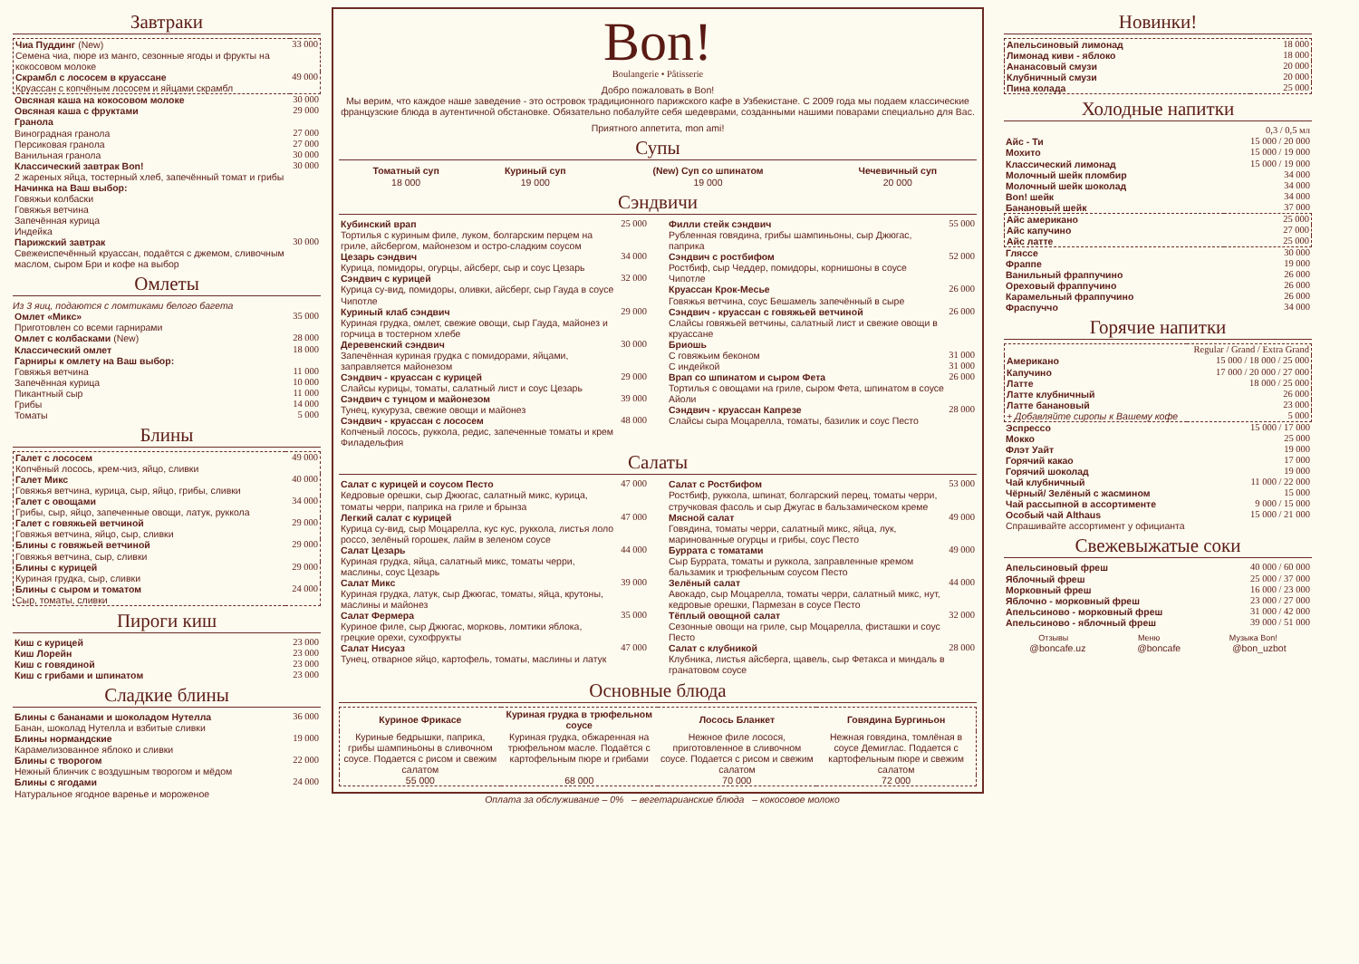Завтраки
| Чиа Пуддинг (New) Семена чиа, пюре из манго, сезонные ягоды и фрукты на кокосовом молоке | 33 000 |
| Скрамбл с лососем в круассане Круассан с копчёным лососем и яйцами скрамбл | 49 000 |
| Овсяная каша на кокосовом молоке | 30 000 |
| Овсяная каша с фруктами | 29 000 |
| Гранола Виноградная гранола Персиковая гранола Ванильная гранола | 27 000 27 000 30 000 |
| Классический завтрак Bon! 2 жареных яйца, тостерный хлеб, запечённый томат и грибы | 30 000 |
| Начинка на Ваш выбор: Говяжьи колбаски Говяжья ветчина Запечённая курица Индейка | |
| Парижский завтрак Свежеиспечённый круассан, подаётся с джемом, сливочным маслом, сыром Бри и кофе на выбор | 30 000 |
Омлеты
Из 3 яиц, подаются с ломтиками белого багета
| Омлет «Микс» Приготовлен со всеми гарнирами | 35 000 |
| Омлет с колбасками (New) | 28 000 |
| Классический омлет | 18 000 |
| Гарниры к омлету на Ваш выбор: Говяжья ветчина Запечённая курица Пикантный сыр Грибы Томаты | 11 000 10 000 11 000 14 000 5 000 |
Блины
| Галет с лососем Копчёный лосось, крем-чиз, яйцо, сливки | 49 000 |
| Галет Микс Говяжья ветчина, курица, сыр, яйцо, грибы, сливки | 40 000 |
| Галет с овощами Грибы, сыр, яйцо, запеченные овощи, латук, руккола | 34 000 |
| Галет с говяжьей ветчиной Говяжья ветчина, яйцо, сыр, сливки | 29 000 |
| Блины с говяжьей ветчиной Говяжья ветчина, сыр, сливки | 29 000 |
| Блины с курицей Куриная грудка, сыр, сливки | 29 000 |
| Блины с сыром и томатом Сыр, томаты, сливки | 24 000 |
Пироги киш
| Киш с курицей | 23 000 |
| Киш Лорейн | 23 000 |
| Киш с говядиной | 23 000 |
| Киш с грибами и шпинатом | 23 000 |
Сладкие блины
| Блины с бананами и шоколадом Нутелла Банан, шоколад Нутелла и взбитые сливки | 36 000 |
| Блины нормандские Карамелизованное яблоко и сливки | 19 000 |
| Блины с творогом Нежный блинчик с воздушным творогом и мёдом | 22 000 |
| Блины с ягодами Натуральное ягодное варенье и мороженое | 24 000 |
Bon!
Boulangerie • Pâtisserie
Добро пожаловать в Bon!
Мы верим, что каждое наше заведение - это островок традиционного парижского кафе в Узбекистане. С 2009 года мы подаем классические французские блюда в аутентичной обстановке. Обязательно побалуйте себя шедеврами, созданными нашими поварами специально для Вас.
Приятного аппетита, mon ami!
Супы
| Томатный суп | Куриный суп | (New) Суп со шпинатом | Чечевичный суп |
| --- | --- | --- | --- |
| 18 000 | 19 000 | 19 000 | 20 000 |
Сэндвичи
| Кубинский врап Тортилья с куриным филе, луком, болгарским перцем на гриле, айсбергом, майонезом и остро-сладким соусом | 25 000 |
| Цезарь сэндвич Курица, помидоры, огурцы, айсберг, сыр и соус Цезарь | 34 000 |
| Сэндвич с курицей Курица су-вид, помидоры, оливки, айсберг, сыр Гауда в соусе Чипотле | 32 000 |
| Куриный клаб сэндвич Куриная грудка, омлет, свежие овощи, сыр Гауда, майонез и горчица в тостерном хлебе | 29 000 |
| Деревенский сэндвич Запечённая куриная грудка с помидорами, яйцами, заправляется майонезом | 30 000 |
| Сэндвич - круассан с курицей Слайсы курицы, томаты, салатный лист и соус Цезарь | 29 000 |
| Сэндвич с тунцом и майонезом Тунец, кукуруза, свежие овощи и майонез | 39 000 |
| Сэндвич - круассан с лососем Копченый лосось, руккола, редис, запеченные томаты и крем Филадельфия | 48 000 |
| Филли стейк сэндвич Рубленная говядина, грибы шампиньоны, сыр Джюгас, паприка | 55 000 |
| Сэндвич с ростбифом Ростбиф, сыр Чеддер, помидоры, корнишоны в соусе Чипотле | 52 000 |
| Круассан Крок-Месье Говяжья ветчина, соус Бешамель запечённый в сыре | 26 000 |
| Сэндвич - круассан с говяжьей ветчиной Слайсы говяжьей ветчины, салатный лист и свежие овощи в круассане | 26 000 |
| Бриошь С говяжьим беконом С индейкой | 31 000 31 000 |
| Врап со шпинатом и сыром Фета Тортилья с овощами на гриле, сыром Фета, шпинатом в соусе Айоли | 26 000 |
| Сэндвич - круассан Капрезе Слайсы сыра Моцарелла, томаты, базилик и соус Песто | 28 000 |
Салаты
| Салат с курицей и соусом Песто Кедровые орешки, сыр Джюгас, салатный микс, курица, томаты черри, паприка на гриле и брынза | 47 000 |
| Легкий салат с курицей Курица су-вид, сыр Моцарелла, кус кус, руккола, листья лоло россо, зелёный горошек, лайм в зеленом соусе | 47 000 |
| Салат Цезарь Куриная грудка, яйца, салатный микс, томаты черри, маслины, соус Цезарь | 44 000 |
| Салат Микс Куриная грудка, латук, сыр Джюгас, томаты, яйца, крутоны, маслины и майонез | 39 000 |
| Салат Фермера Куриное филе, сыр Джюгас, морковь, ломтики яблока, грецкие орехи, сухофрукты | 35 000 |
| Салат Нисуаз Тунец, отварное яйцо, картофель, томаты, маслины и латук | 47 000 |
| Салат с Ростбифом Ростбиф, руккола, шпинат, болгарский перец, томаты черри, стручковая фасоль и сыр Джугас в бальзамическом креме | 53 000 |
| Мясной салат Говядина, томаты черри, салатный микс, яйца, лук, маринованные огурцы и грибы, соус Песто | 49 000 |
| Буррата с томатами Сыр Буррата, томаты и руккола, заправленные кремом бальзамик и трюфельным соусом Песто | 49 000 |
| Зелёный салат Авокадо, сыр Моцарелла, томаты черри, салатный микс, нут, кедровые орешки, Пармезан в соусе Песто | 44 000 |
| Тёплый овощной салат Сезонные овощи на гриле, сыр Моцарелла, фисташки и соус Песто | 32 000 |
| Салат с клубникой Клубника, листья айсберга, щавель, сыр Фетакса и миндаль в гранатовом соусе | 28 000 |
Основные блюда
| Куриное Фрикасе | Куриная грудка в трюфельном соусе | Лосось Бланкет | Говядина Бургиньон |
| --- | --- | --- | --- |
| Куриные бедрышки, паприка, грибы шампиньоны в сливочном соусе. Подается с рисом и свежим салатом | Куриная грудка, обжаренная на трюфельном масле. Подаётся с картофельным пюре и грибами | Нежное филе лосося, приготовленное в сливочном соусе. Подается с рисом и свежим салатом | Нежная говядина, томлёная в соусе Демиглас. Подается с картофельным пюре и свежим салатом |
| 55 000 | 68 000 | 70 000 | 72 000 |
Оплата за обслуживание – 0% – вегетарианские блюда – кокосовое молоко
Новинки!
| Апельсиновый лимонад | 18 000 |
| Лимонад киви - яблоко | 18 000 |
| Ананасовый смузи | 20 000 |
| Клубничный смузи | 20 000 |
| Пина колада | 25 000 |
Холодные напитки
| | 0,3 / 0,5 мл |
| Айс - Ти | 15 000 / 20 000 |
| Мохито | 15 000 / 19 000 |
| Классический лимонад | 15 000 / 19 000 |
| Молочный шейк пломбир | 34 000 |
| Молочный шейк шоколад | 34 000 |
| Bon! шейк | 34 000 |
| Банановый шейк | 37 000 |
| Айс американо | 25 000 |
| Айс капучино | 27 000 |
| Айс латте | 25 000 |
| Гляссе | 30 000 |
| Фраппе | 19 000 |
| Ванильный фраппучино | 26 000 |
| Ореховый фраппучино | 26 000 |
| Карамельный фраппучино | 26 000 |
| Фраспуччо | 34 000 |
Горячие напитки
| | Regular / Grand / Extra Grand |
| Американо | 15 000 / 18 000 / 25 000 |
| Капучино | 17 000 / 20 000 / 27 000 |
| Латте | 18 000 / 25 000 |
| Латте клубничный | 26 000 |
| Латте банановый | 23 000 |
| + Добавляйте сиропы к Вашему кофе | 5 000 |
| Эспрессо | 15 000 / 17 000 |
| Мокко | 25 000 |
| Флэт Уайт | 19 000 |
| Горячий какао | 17 000 |
| Горячий шоколад | 19 000 |
| Чай клубничный | 11 000 / 22 000 |
| Чёрный/ Зелёный с жасмином | 15 000 |
| Чай рассыпной в ассортименте | 9 000 / 15 000 |
| Особый чай Althaus Спрашивайте ассортимент у официанта | 15 000 / 21 000 |
Свежевыжатые соки
| Апельсиновый фреш | 40 000 / 60 000 |
| Яблочный фреш | 25 000 / 37 000 |
| Морковный фреш | 16 000 / 23 000 |
| Яблочно - морковный фреш | 23 000 / 27 000 |
| Апельсиново - морковный фреш | 31 000 / 42 000 |
| Апельсиново - яблочный фреш | 39 000 / 51 000 |
Отзывы Меню Музыка Bon!
@boncafe.uz @boncafe @bon_uzbot